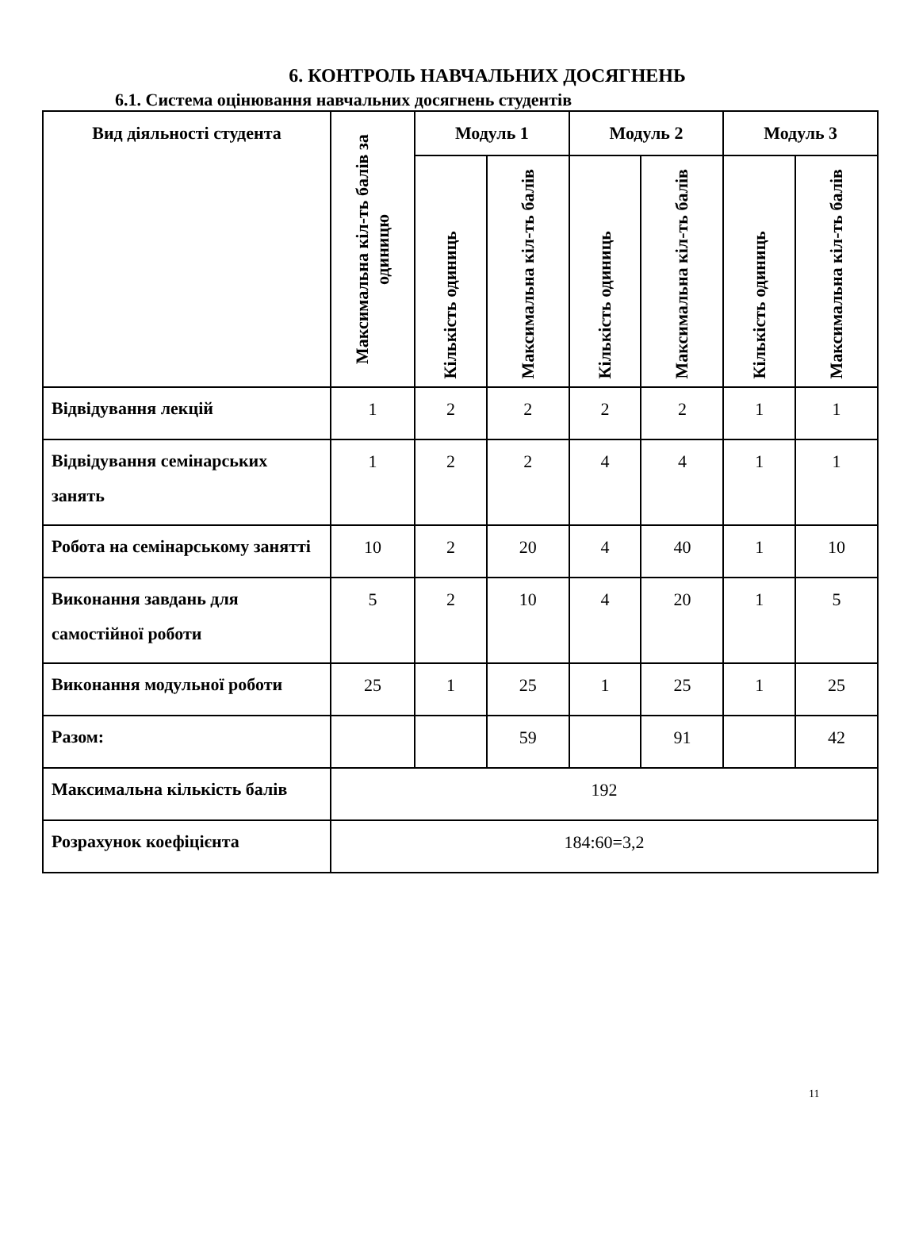6. КОНТРОЛЬ НАВЧАЛЬНИХ ДОСЯГНЕНЬ
6.1. Система оцінювання навчальних досягнень студентів
| Вид діяльності студента | Максимальна кіл-ть балів за одиницю | Модуль 1 | | Модуль 2 | | Модуль 3 | |
| --- | --- | --- | --- | --- | --- | --- | --- |
| | | Кількість одиниць | Максимальна кіл-ть балів | Кількість одиниць | Максимальна кіл-ть балів | Кількість одиниць | Максимальна кіл-ть балів |
| Відвідування лекцій | 1 | 2 | 2 | 2 | 2 | 1 | 1 |
| Відвідування семінарських занять | 1 | 2 | 2 | 4 | 4 | 1 | 1 |
| Робота на семінарському занятті | 10 | 2 | 20 | 4 | 40 | 1 | 10 |
| Виконання завдань для самостійної роботи | 5 | 2 | 10 | 4 | 20 | 1 | 5 |
| Виконання модульної роботи | 25 | 1 | 25 | 1 | 25 | 1 | 25 |
| Разом: | | | 59 | | 91 | | 42 |
| Максимальна кількість балів | 192 | | | | | | |
| Розрахунок коефіцієнта | 184:60=3,2 | | | | | | |
11